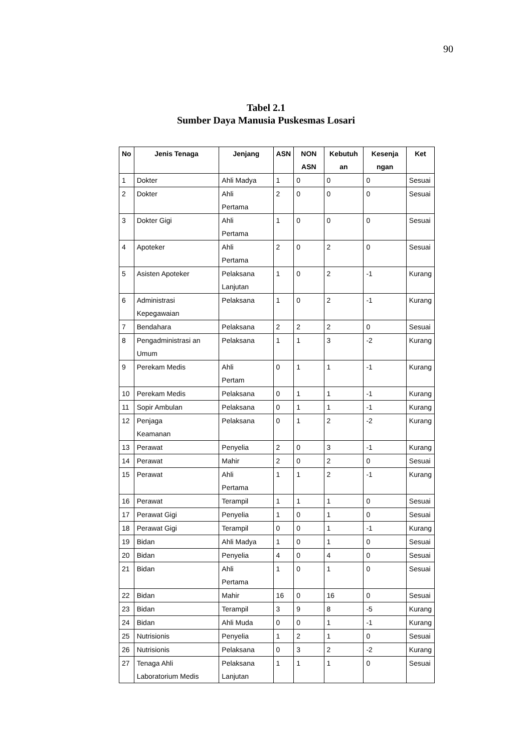90
Tabel 2.1
Sumber Daya Manusia Puskesmas Losari
| No | Jenis Tenaga | Jenjang | ASN | NON ASN | Kebutuh an | Kesenja ngan | Ket |
| --- | --- | --- | --- | --- | --- | --- | --- |
| 1 | Dokter | Ahli Madya | 1 | 0 | 0 | 0 | Sesuai |
| 2 | Dokter | Ahli Pertama | 2 | 0 | 0 | 0 | Sesuai |
| 3 | Dokter Gigi | Ahli Pertama | 1 | 0 | 0 | 0 | Sesuai |
| 4 | Apoteker | Ahli Pertama | 2 | 0 | 2 | 0 | Sesuai |
| 5 | Asisten Apoteker | Pelaksana Lanjutan | 1 | 0 | 2 | -1 | Kurang |
| 6 | Administrasi Kepegawaian | Pelaksana | 1 | 0 | 2 | -1 | Kurang |
| 7 | Bendahara | Pelaksana | 2 | 2 | 2 | 0 | Sesuai |
| 8 | Pengadministrasi an Umum | Pelaksana | 1 | 1 | 3 | -2 | Kurang |
| 9 | Perekam Medis | Ahli Pertam | 0 | 1 | 1 | -1 | Kurang |
| 10 | Perekam Medis | Pelaksana | 0 | 1 | 1 | -1 | Kurang |
| 11 | Sopir Ambulan | Pelaksana | 0 | 1 | 1 | -1 | Kurang |
| 12 | Penjaga Keamanan | Pelaksana | 0 | 1 | 2 | -2 | Kurang |
| 13 | Perawat | Penyelia | 2 | 0 | 3 | -1 | Kurang |
| 14 | Perawat | Mahir | 2 | 0 | 2 | 0 | Sesuai |
| 15 | Perawat | Ahli Pertama | 1 | 1 | 2 | -1 | Kurang |
| 16 | Perawat | Terampil | 1 | 1 | 1 | 0 | Sesuai |
| 17 | Perawat Gigi | Penyelia | 1 | 0 | 1 | 0 | Sesuai |
| 18 | Perawat Gigi | Terampil | 0 | 0 | 1 | -1 | Kurang |
| 19 | Bidan | Ahli Madya | 1 | 0 | 1 | 0 | Sesuai |
| 20 | Bidan | Penyelia | 4 | 0 | 4 | 0 | Sesuai |
| 21 | Bidan | Ahli Pertama | 1 | 0 | 1 | 0 | Sesuai |
| 22 | Bidan | Mahir | 16 | 0 | 16 | 0 | Sesuai |
| 23 | Bidan | Terampil | 3 | 9 | 8 | -5 | Kurang |
| 24 | Bidan | Ahli Muda | 0 | 0 | 1 | -1 | Kurang |
| 25 | Nutrisionis | Penyelia | 1 | 2 | 1 | 0 | Sesuai |
| 26 | Nutrisionis | Pelaksana | 0 | 3 | 2 | -2 | Kurang |
| 27 | Tenaga Ahli Laboratorium Medis | Pelaksana Lanjutan | 1 | 1 | 1 | 0 | Sesuai |